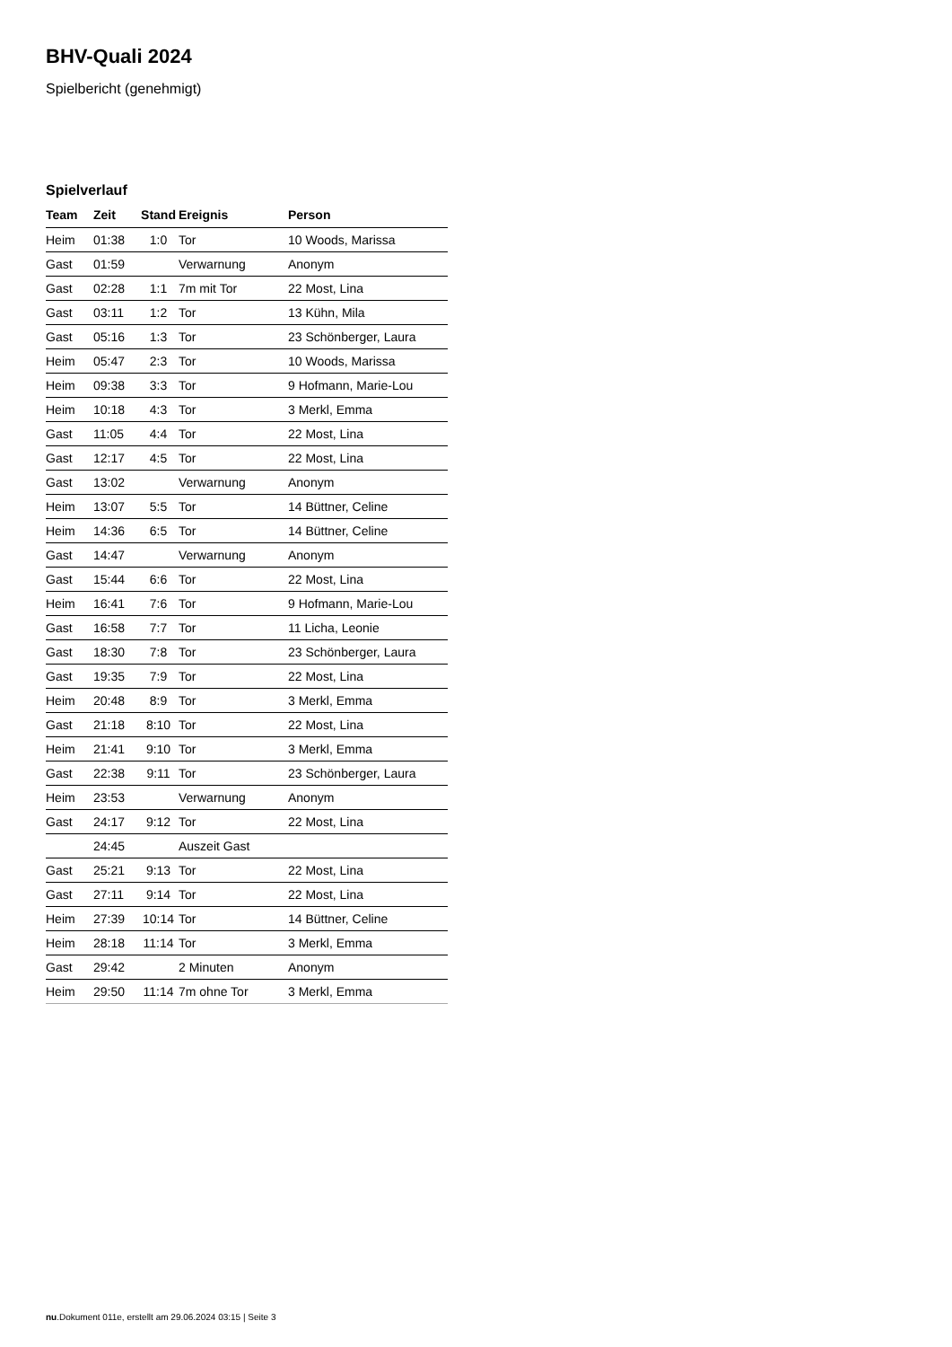BHV-Quali 2024
Spielbericht (genehmigt)
Spielverlauf
| Team | Zeit | Stand | Ereignis | Person |
| --- | --- | --- | --- | --- |
| Heim | 01:38 | 1:0 | Tor | 10 Woods, Marissa |
| Gast | 01:59 | | Verwarnung | Anonym |
| Gast | 02:28 | 1:1 | 7m mit Tor | 22 Most, Lina |
| Gast | 03:11 | 1:2 | Tor | 13 Kühn, Mila |
| Gast | 05:16 | 1:3 | Tor | 23 Schönberger, Laura |
| Heim | 05:47 | 2:3 | Tor | 10 Woods, Marissa |
| Heim | 09:38 | 3:3 | Tor | 9 Hofmann, Marie-Lou |
| Heim | 10:18 | 4:3 | Tor | 3 Merkl, Emma |
| Gast | 11:05 | 4:4 | Tor | 22 Most, Lina |
| Gast | 12:17 | 4:5 | Tor | 22 Most, Lina |
| Gast | 13:02 | | Verwarnung | Anonym |
| Heim | 13:07 | 5:5 | Tor | 14 Büttner, Celine |
| Heim | 14:36 | 6:5 | Tor | 14 Büttner, Celine |
| Gast | 14:47 | | Verwarnung | Anonym |
| Gast | 15:44 | 6:6 | Tor | 22 Most, Lina |
| Heim | 16:41 | 7:6 | Tor | 9 Hofmann, Marie-Lou |
| Gast | 16:58 | 7:7 | Tor | 11 Licha, Leonie |
| Gast | 18:30 | 7:8 | Tor | 23 Schönberger, Laura |
| Gast | 19:35 | 7:9 | Tor | 22 Most, Lina |
| Heim | 20:48 | 8:9 | Tor | 3 Merkl, Emma |
| Gast | 21:18 | 8:10 | Tor | 22 Most, Lina |
| Heim | 21:41 | 9:10 | Tor | 3 Merkl, Emma |
| Gast | 22:38 | 9:11 | Tor | 23 Schönberger, Laura |
| Heim | 23:53 | | Verwarnung | Anonym |
| Gast | 24:17 | 9:12 | Tor | 22 Most, Lina |
| | 24:45 | | Auszeit Gast | |
| Gast | 25:21 | 9:13 | Tor | 22 Most, Lina |
| Gast | 27:11 | 9:14 | Tor | 22 Most, Lina |
| Heim | 27:39 | 10:14 | Tor | 14 Büttner, Celine |
| Heim | 28:18 | 11:14 | Tor | 3 Merkl, Emma |
| Gast | 29:42 | | 2 Minuten | Anonym |
| Heim | 29:50 | 11:14 | 7m ohne Tor | 3 Merkl, Emma |
nu.Dokument 011e, erstellt am 29.06.2024 03:15 | Seite 3